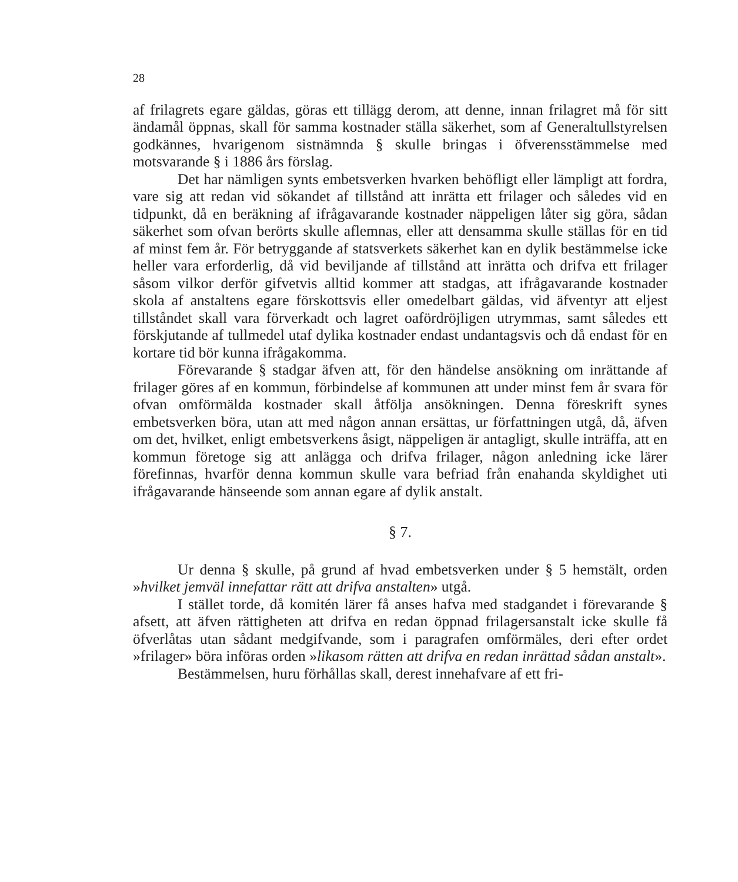28
af frilagrets egare gäldas, göras ett tillägg derom, att denne, innan frilagret må för sitt ändamål öppnas, skall för samma kostnader ställa säkerhet, som af Generaltullstyrelsen godkännes, hvarigenom sistnämnda § skulle bringas i öfverensstämmelse med motsvarande § i 1886 års förslag.
Det har nämligen synts embetsverken hvarken behöfligt eller lämpligt att fordra, vare sig att redan vid sökandet af tillstånd att inrätta ett frilager och således vid en tidpunkt, då en beräkning af ifrågavarande kostnader näppeligen låter sig göra, sådan säkerhet som ofvan berörts skulle aflemnas, eller att densamma skulle ställas för en tid af minst fem år. För betryggande af statsverkets säkerhet kan en dylik bestämmelse icke heller vara erforderlig, då vid beviljande af tillstånd att inrätta och drifva ett frilager såsom vilkor derför gifvetvis alltid kommer att stadgas, att ifrågavarande kostnader skola af anstaltens egare förskottsvis eller omedelbart gäldas, vid äfventyr att eljest tillståndet skall vara förverkadt och lagret oafördröjligen utrymmas, samt således ett förskjutande af tullmedel utaf dylika kostnader endast undantagsvis och då endast för en kortare tid bör kunna ifrågakomma.
Förevarande § stadgar äfven att, för den händelse ansökning om inrättande af frilager göres af en kommun, förbindelse af kommunen att under minst fem år svara för ofvan omförmälda kostnader skall åtfölja ansökningen. Denna föreskrift synes embetsverken böra, utan att med någon annan ersättas, ur författningen utgå, då, äfven om det, hvilket, enligt embetsverkens åsigt, näppeligen är antagligt, skulle inträffa, att en kommun företoge sig att anlägga och drifva frilager, någon anledning icke lärer förefinnas, hvarför denna kommun skulle vara befriad från enahanda skyldighet uti ifrågavarande hänseende som annan egare af dylik anstalt.
§ 7.
Ur denna § skulle, på grund af hvad embetsverken under § 5 hemstält, orden »hvilket jemväl innefattar rätt att drifva anstalten» utgå.
I stället torde, då komitén lärer få anses hafva med stadgandet i förevarande § afsett, att äfven rättigheten att drifva en redan öppnad frilagersanstalt icke skulle få öfverlåtas utan sådant medgifvande, som i paragrafen omförmäles, deri efter ordet »frilager» böra införas orden »likasom rätten att drifva en redan inrättad sådan anstalt».
Bestämmelsen, huru förhållas skall, derest innehafvare af ett fri-